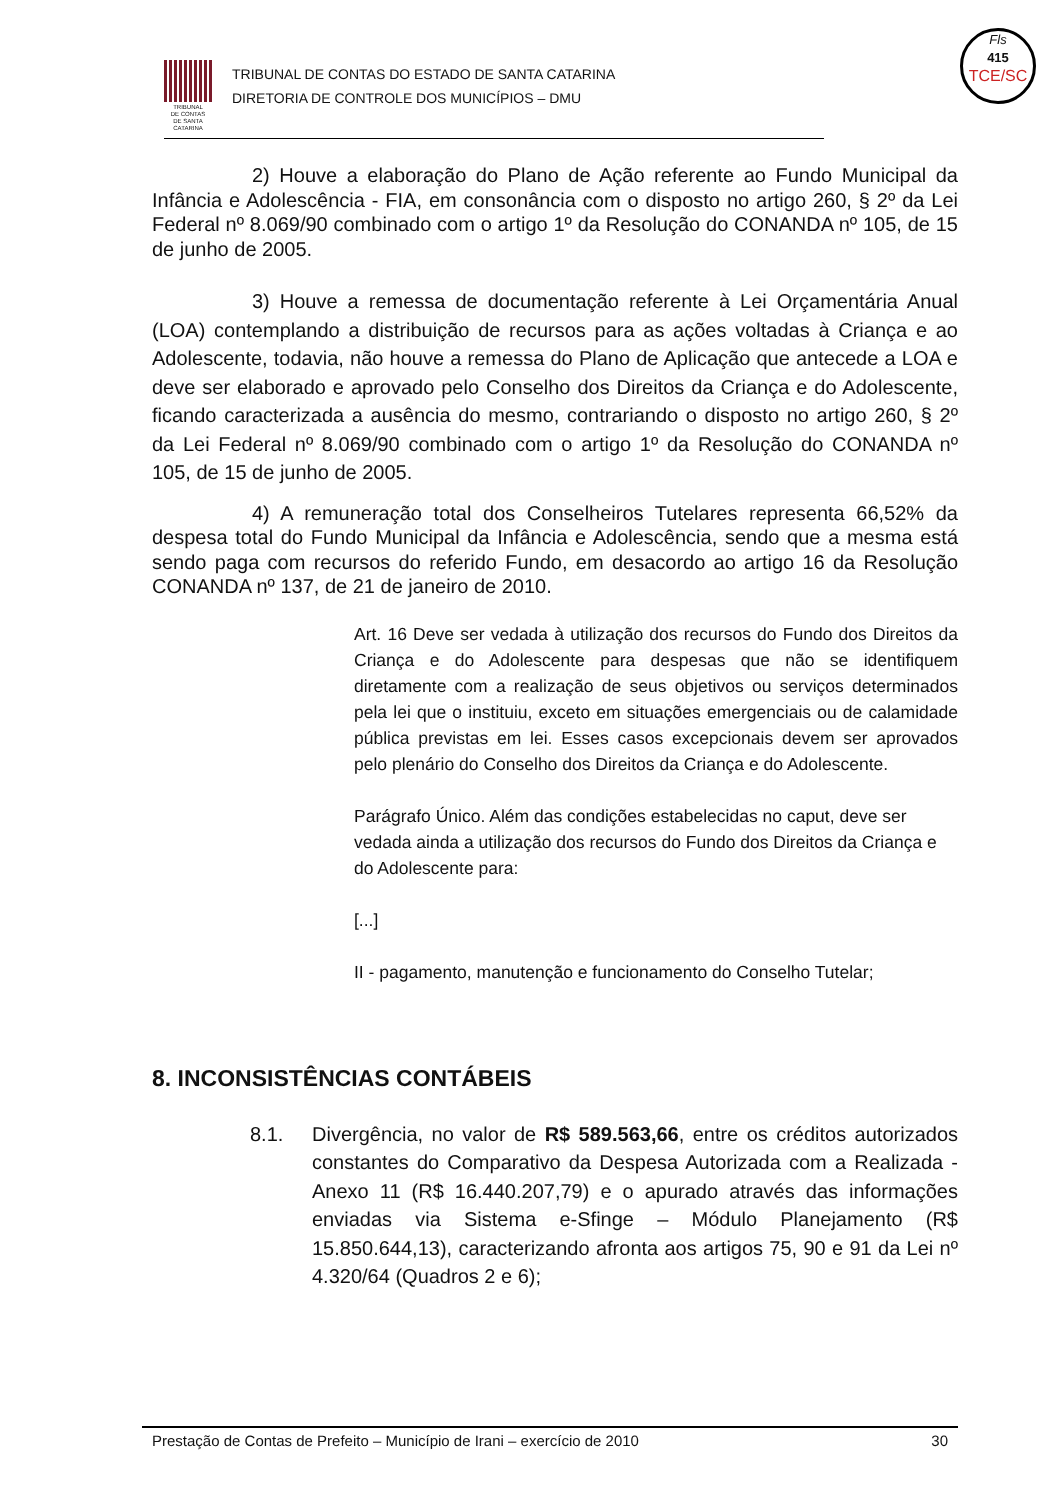TRIBUNAL
DE CONTAS
DE SANTA
CATARINA
TRIBUNAL DE CONTAS DO ESTADO DE SANTA CATARINA
DIRETORIA DE CONTROLE DOS MUNICÍPIOS – DMU
Fls
415
TCE/SC
2) Houve a elaboração do Plano de Ação referente ao Fundo Municipal da Infância e Adolescência - FIA, em consonância com o disposto no artigo 260, § 2º da Lei Federal nº 8.069/90 combinado com o artigo 1º da Resolução do CONANDA nº 105, de 15 de junho de 2005.
3) Houve a remessa de documentação referente à Lei Orçamentária Anual (LOA) contemplando a distribuição de recursos para as ações voltadas à Criança e ao Adolescente, todavia, não houve a remessa do Plano de Aplicação que antecede a LOA e deve ser elaborado e aprovado pelo Conselho dos Direitos da Criança e do Adolescente, ficando caracterizada a ausência do mesmo, contrariando o disposto no artigo 260, § 2º da Lei Federal nº 8.069/90 combinado com o artigo 1º da Resolução do CONANDA nº 105, de 15 de junho de 2005.
4) A remuneração total dos Conselheiros Tutelares representa 66,52% da despesa total do Fundo Municipal da Infância e Adolescência, sendo que a mesma está sendo paga com recursos do referido Fundo, em desacordo ao artigo 16 da Resolução CONANDA nº 137, de 21 de janeiro de 2010.
Art. 16 Deve ser vedada à utilização dos recursos do Fundo dos Direitos da Criança e do Adolescente para despesas que não se identifiquem diretamente com a realização de seus objetivos ou serviços determinados pela lei que o instituiu, exceto em situações emergenciais ou de calamidade pública previstas em lei. Esses casos excepcionais devem ser aprovados pelo plenário do Conselho dos Direitos da Criança e do Adolescente.
Parágrafo Único. Além das condições estabelecidas no caput, deve ser vedada ainda a utilização dos recursos do Fundo dos Direitos da Criança e do Adolescente para:
[...]
II - pagamento, manutenção e funcionamento do Conselho Tutelar;
8. INCONSISTÊNCIAS CONTÁBEIS
8.1. Divergência, no valor de R$ 589.563,66, entre os créditos autorizados constantes do Comparativo da Despesa Autorizada com a Realizada - Anexo 11 (R$ 16.440.207,79) e o apurado através das informações enviadas via Sistema e-Sfinge – Módulo Planejamento (R$ 15.850.644,13), caracterizando afronta aos artigos 75, 90 e 91 da Lei nº 4.320/64 (Quadros 2 e 6);
Prestação de Contas de Prefeito – Município de Irani – exercício de 2010 30